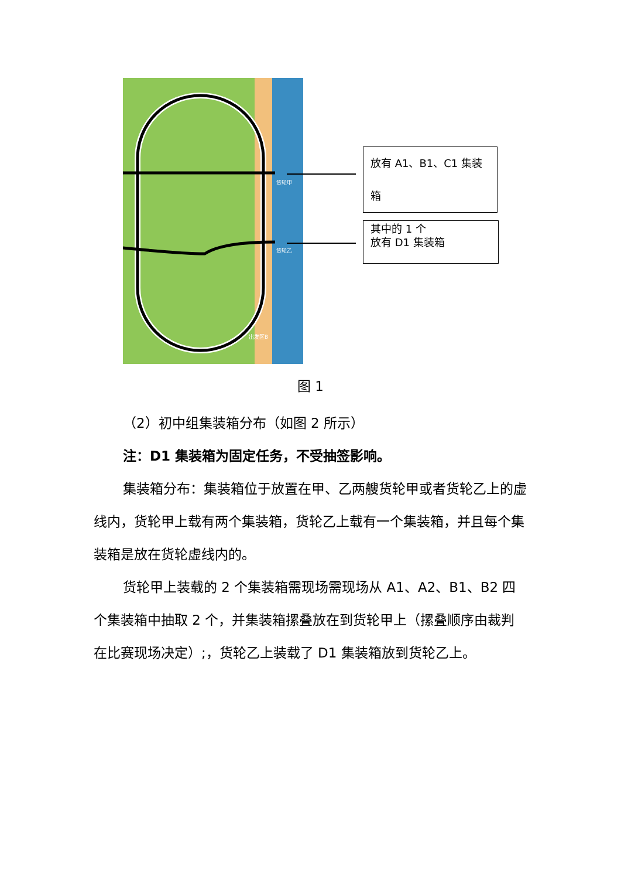货轮甲
货轮乙
出发区B
放有 A1、B1、C1 集装箱
其中的 1 个
放有 D1 集装箱
图 1
（2）初中组集装箱分布（如图 2 所示）
注：D1 集装箱为固定任务，不受抽签影响。
集装箱分布：集装箱位于放置在甲、乙两艘货轮甲或者货轮乙上的虚线内，货轮甲上载有两个集装箱，货轮乙上载有一个集装箱，并且每个集装箱是放在货轮虚线内的。
货轮甲上装载的 2 个集装箱需现场需现场从 A1、A2、B1、B2 四个集装箱中抽取 2 个，并集装箱摞叠放在到货轮甲上（摞叠顺序由裁判在比赛现场决定）;，货轮乙上装载了 D1 集装箱放到货轮乙上。